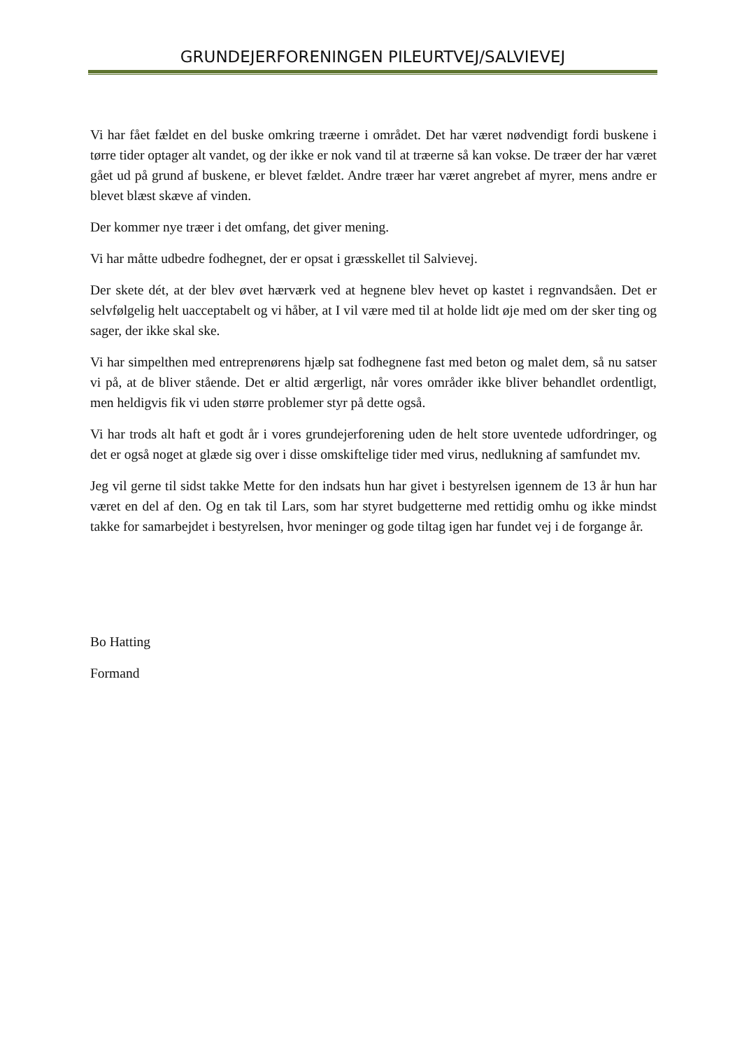GRUNDEJERFORENINGEN PILEURTVEJ/SALVIEVEJ
Vi har fået fældet en del buske omkring træerne i området. Det har været nødvendigt fordi buskene i tørre tider optager alt vandet, og der ikke er nok vand til at træerne så kan vokse. De træer der har været gået ud på grund af buskene, er blevet fældet. Andre træer har været angrebet af myrer, mens andre er blevet blæst skæve af vinden.
Der kommer nye træer i det omfang, det giver mening.
Vi har måtte udbedre fodhegnet, der er opsat i græsskellet til Salvievej.
Der skete dét, at der blev øvet hærværk ved at hegnene blev hevet op kastet i regnvandsåen. Det er selvfølgelig helt uacceptabelt og vi håber, at I vil være med til at holde lidt øje med om der sker ting og sager, der ikke skal ske.
Vi har simpelthen med entreprenørens hjælp sat fodhegnene fast med beton og malet dem, så nu satser vi på, at de bliver stående. Det er altid ærgerligt, når vores områder ikke bliver behandlet ordentligt, men heldigvis fik vi uden større problemer styr på dette også.
Vi har trods alt haft et godt år i vores grundejerforening uden de helt store uventede udfordringer, og det er også noget at glæde sig over i disse omskiftelige tider med virus, nedlukning af samfundet mv.
Jeg vil gerne til sidst takke Mette for den indsats hun har givet i bestyrelsen igennem de 13 år hun har været en del af den. Og en tak til Lars, som har styret budgetterne med rettidig omhu og ikke mindst takke for samarbejdet i bestyrelsen, hvor meninger og gode tiltag igen har fundet vej i de forgange år.
Bo Hatting
Formand